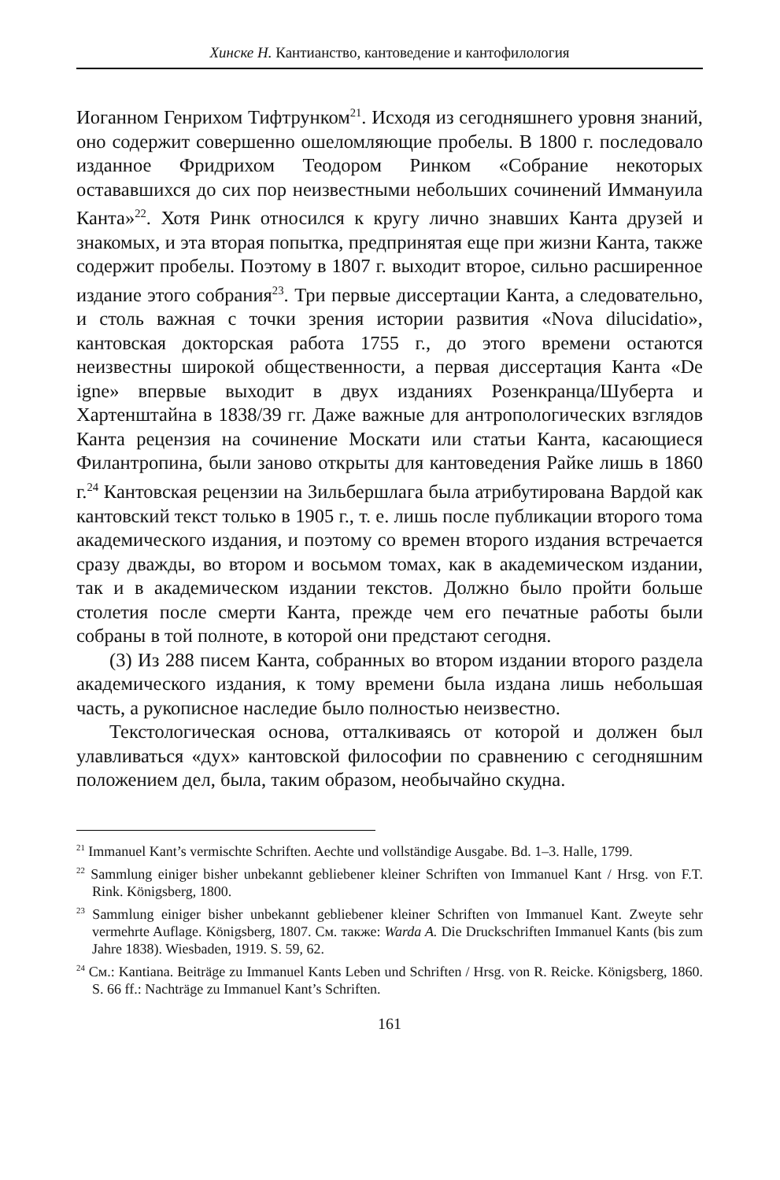Хинске Н. Кантианство, кантоведение и кантофилология
Иоганном Генрихом Тифтрунком<sup>21</sup>. Исходя из сегодняшнего уровня знаний, оно содержит совершенно ошеломляющие пробелы. В 1800 г. последовало изданное Фридрихом Теодором Ринком «Собрание некоторых остававшихся до сих пор неизвестными небольших сочинений Иммануила Канта»<sup>22</sup>. Хотя Ринк относился к кругу лично знавших Канта друзей и знакомых, и эта вторая попытка, предпринятая еще при жизни Канта, также содержит пробелы. Поэтому в 1807 г. выходит второе, сильно расширенное издание этого собрания<sup>23</sup>. Три первые диссертации Канта, а следовательно, и столь важная с точки зрения истории развития «Nova dilucidatio», кантовская докторская работа 1755 г., до этого времени остаются неизвестны широкой общественности, а первая диссертация Канта «De igne» впервые выходит в двух изданиях Розенкранца/Шуберта и Хартенштайна в 1838/39 гг. Даже важные для антропологических взглядов Канта рецензия на сочинение Москати или статьи Канта, касающиеся Филантропина, были заново открыты для кантоведения Райке лишь в 1860 г.<sup>24</sup> Кантовская рецензии на Зильбершлага была атрибутирована Вардой как кантовский текст только в 1905 г., т. е. лишь после публикации второго тома академического издания, и поэтому со времен второго издания встречается сразу дважды, во втором и восьмом томах, как в академическом издании, так и в академическом издании текстов. Должно было пройти больше столетия после смерти Канта, прежде чем его печатные работы были собраны в той полноте, в которой они предстают сегодня.
(3) Из 288 писем Канта, собранных во втором издании второго раздела академического издания, к тому времени была издана лишь небольшая часть, а рукописное наследие было полностью неизвестно.
Текстологическая основа, отталкиваясь от которой и должен был улавливаться «дух» кантовской философии по сравнению с сегодняшним положением дел, была, таким образом, необычайно скудна.
<sup>21</sup> Immanuel Kant’s vermischte Schriften. Aechte und vollständige Ausgabe. Bd. 1–3. Halle, 1799.
<sup>22</sup> Sammlung einiger bisher unbekannt gebliebener kleiner Schriften von Immanuel Kant / Hrsg. von F.T. Rink. Königsberg, 1800.
<sup>23</sup> Sammlung einiger bisher unbekannt gebliebener kleiner Schriften von Immanuel Kant. Zweyte sehr vermehrte Auflage. Königsberg, 1807. См. также: Warda A. Die Druckschriften Immanuel Kants (bis zum Jahre 1838). Wiesbaden, 1919. S. 59, 62.
<sup>24</sup> См.: Kantiana. Beiträge zu Immanuel Kants Leben und Schriften / Hrsg. von R. Reicke. Königsberg, 1860. S. 66 ff.: Nachträge zu Immanuel Kant’s Schriften.
161